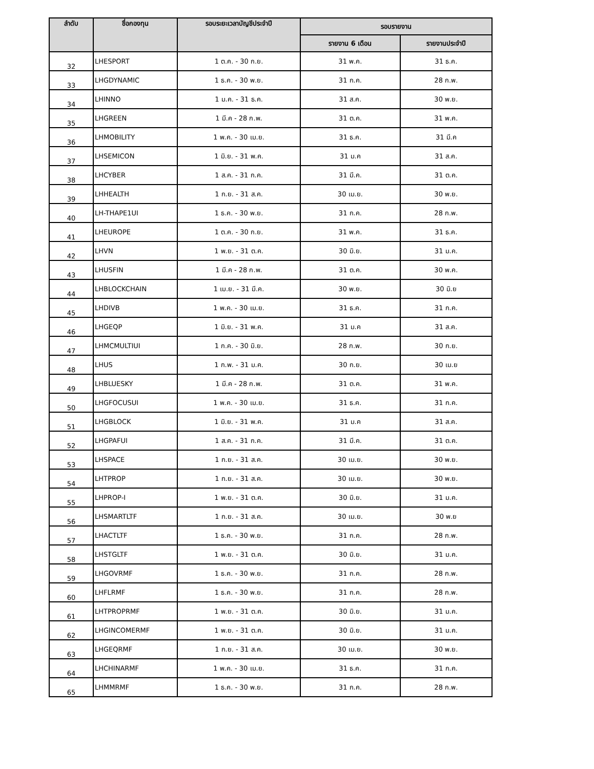| ลำดับ | ชื่อกองทุน | รอบระยะเวลาบัญชีประจำปี | รอบรายงาน | |
| --- | --- | --- | --- | --- |
| | | | รายงาน 6 เดือน | รายงานประจำปี |
| 32 | LHESPORT | 1 ต.ค. - 30 ก.ย. | 31 พ.ค. | 31 ธ.ค. |
| 33 | LHGDYNAMIC | 1 ธ.ค. - 30 พ.ย. | 31 ก.ค. | 28 ก.พ. |
| 34 | LHINNO | 1 ม.ค. - 31 ธ.ค. | 31 ส.ค. | 30 พ.ย. |
| 35 | LHGREEN | 1 มี.ค - 28 ก.พ. | 31 ต.ค. | 31 พ.ค. |
| 36 | LHMOBILITY | 1 พ.ค. - 30 เม.ย. | 31 ธ.ค. | 31 มี.ค |
| 37 | LHSEMICON | 1 มิ.ย. - 31 พ.ค. | 31 ม.ค | 31 ส.ค. |
| 38 | LHCYBER | 1 ส.ค. - 31 ก.ค. | 31 มี.ค. | 31 ต.ค. |
| 39 | LHHEALTH | 1 ก.ย. - 31 ส.ค. | 30 เม.ย. | 30 พ.ย. |
| 40 | LH-THAPE1UI | 1 ธ.ค. - 30 พ.ย. | 31 ก.ค. | 28 ก.พ. |
| 41 | LHEUROPE | 1 ต.ค. - 30 ก.ย. | 31 พ.ค. | 31 ธ.ค. |
| 42 | LHVN | 1 พ.ย. - 31 ต.ค. | 30 มิ.ย. | 31 ม.ค. |
| 43 | LHUSFIN | 1 มี.ค - 28 ก.พ. | 31 ต.ค. | 30 พ.ค. |
| 44 | LHBLOCKCHAIN | 1 เม.ย. - 31 มี.ค. | 30 พ.ย. | 30 มิ.ย |
| 45 | LHDIVB | 1 พ.ค. - 30 เม.ย. | 31 ธ.ค. | 31 ก.ค. |
| 46 | LHGEQP | 1 มิ.ย. - 31 พ.ค. | 31 ม.ค | 31 ส.ค. |
| 47 | LHMCMULTIUI | 1 ก.ค. - 30 มิ.ย. | 28 ก.พ. | 30 ก.ย. |
| 48 | LHUS | 1 ก.พ. - 31 ม.ค. | 30 ก.ย. | 30 เม.ย |
| 49 | LHBLUESKY | 1 มี.ค - 28 ก.พ. | 31 ต.ค. | 31 พ.ค. |
| 50 | LHGFOCUSUI | 1 พ.ค. - 30 เม.ย. | 31 ธ.ค. | 31 ก.ค. |
| 51 | LHGBLOCK | 1 มิ.ย. - 31 พ.ค. | 31 ม.ค | 31 ส.ค. |
| 52 | LHGPAFUI | 1 ส.ค. - 31 ก.ค. | 31 มี.ค. | 31 ต.ค. |
| 53 | LHSPACE | 1 ก.ย. - 31 ส.ค. | 30 เม.ย. | 30 พ.ย. |
| 54 | LHTPROP | 1 ก.ย. - 31 ส.ค. | 30 เม.ย. | 30 พ.ย. |
| 55 | LHPROP-I | 1 พ.ย. - 31 ต.ค. | 30 มิ.ย. | 31 ม.ค. |
| 56 | LHSMARTLTF | 1 ก.ย. - 31 ส.ค. | 30 เม.ย. | 30 พ.ย |
| 57 | LHACTLTF | 1 ธ.ค. - 30 พ.ย. | 31 ก.ค. | 28 ก.พ. |
| 58 | LHSTGLTF | 1 พ.ย. - 31 ต.ค. | 30 มิ.ย. | 31 ม.ค. |
| 59 | LHGOVRMF | 1 ธ.ค. - 30 พ.ย. | 31 ก.ค. | 28 ก.พ. |
| 60 | LHFLRMF | 1 ธ.ค. - 30 พ.ย. | 31 ก.ค. | 28 ก.พ. |
| 61 | LHTPROPRMF | 1 พ.ย. - 31 ต.ค. | 30 มิ.ย. | 31 ม.ค. |
| 62 | LHGINCOMERMF | 1 พ.ย. - 31 ต.ค. | 30 มิ.ย. | 31 ม.ค. |
| 63 | LHGEQRMF | 1 ก.ย. - 31 ส.ค. | 30 เม.ย. | 30 พ.ย. |
| 64 | LHCHINARMF | 1 พ.ค. - 30 เม.ย. | 31 ธ.ค. | 31 ก.ค. |
| 65 | LHMMRMF | 1 ธ.ค. - 30 พ.ย. | 31 ก.ค. | 28 ก.พ. |